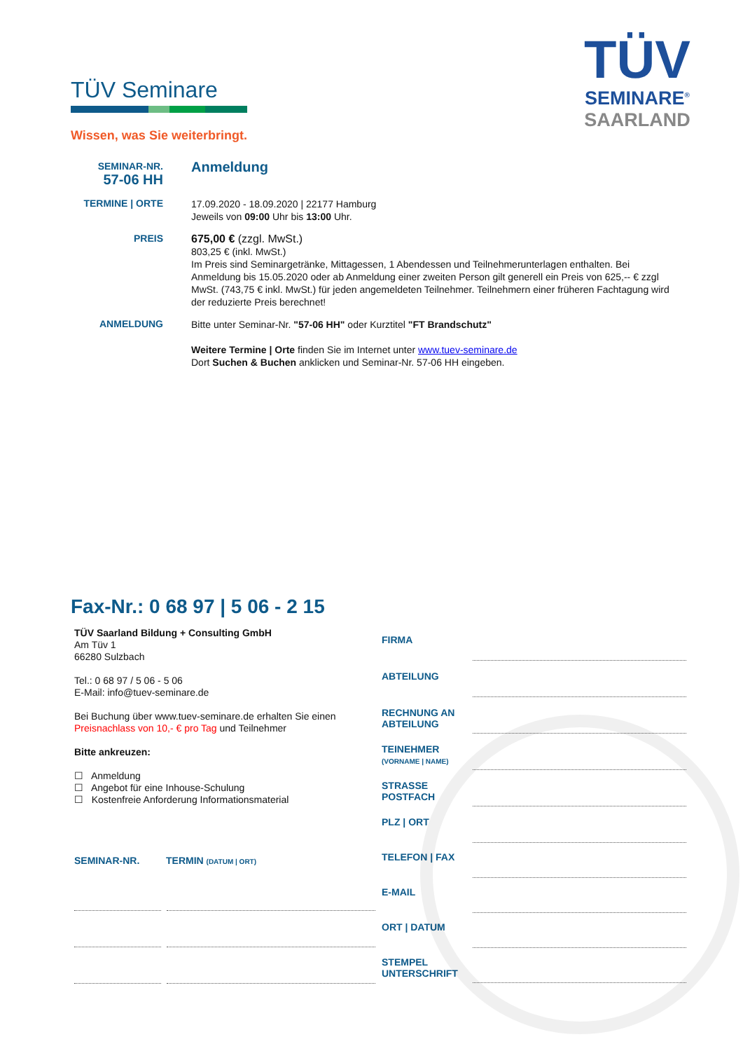TÜV
SEMINARE<sup>®</sup>
SAARLAND
TÜV Seminare
Wissen, was Sie weiterbringt.
SEMINAR-NR.
57-06 HH
Anmeldung
TERMINE | ORTE
17.09.2020 - 18.09.2020 | 22177 Hamburg
Jeweils von 09:00 Uhr bis 13:00 Uhr.
PREIS
675,00 € (zzgl. MwSt.)
803,25 € (inkl. MwSt.)
Im Preis sind Seminargetränke, Mittagessen, 1 Abendessen und Teilnehmerunterlagen enthalten. Bei Anmeldung bis 15.05.2020 oder ab Anmeldung einer zweiten Person gilt generell ein Preis von 625,-- € zzgl MwSt. (743,75 € inkl. MwSt.) für jeden angemeldeten Teilnehmer. Teilnehmern einer früheren Fachtagung wird der reduzierte Preis berechnet!
ANMELDUNG
Bitte unter Seminar-Nr. "57-06 HH" oder Kurztitel "FT Brandschutz"
Weitere Termine | Orte finden Sie im Internet unter www.tuev-seminare.de
Dort Suchen & Buchen anklicken und Seminar-Nr. 57-06 HH eingeben.
Fax-Nr.: 0 68 97 | 5 06 - 2 15
TÜV Saarland Bildung + Consulting GmbH
Am Tüv 1
66280 Sulzbach
Tel.: 0 68 97 / 5 06 - 5 06
E-Mail: info@tuev-seminare.de
Bei Buchung über www.tuev-seminare.de erhalten Sie einen Preisnachlass von 10,- € pro Tag und Teilnehmer
Bitte ankreuzen:
☐ Anmeldung
☐ Angebot für eine Inhouse-Schulung
☐ Kostenfreie Anforderung Informationsmaterial
SEMINAR-NR. TERMIN (DATUM | ORT)
FIRMA
ABTEILUNG
RECHNUNG AN ABTEILUNG
TEINEHMER
(VORNAME | NAME)
STRASSE
POSTFACH
PLZ | ORT
TELEFON | FAX
E-MAIL
ORT | DATUM
STEMPEL
UNTERSCHRIFT